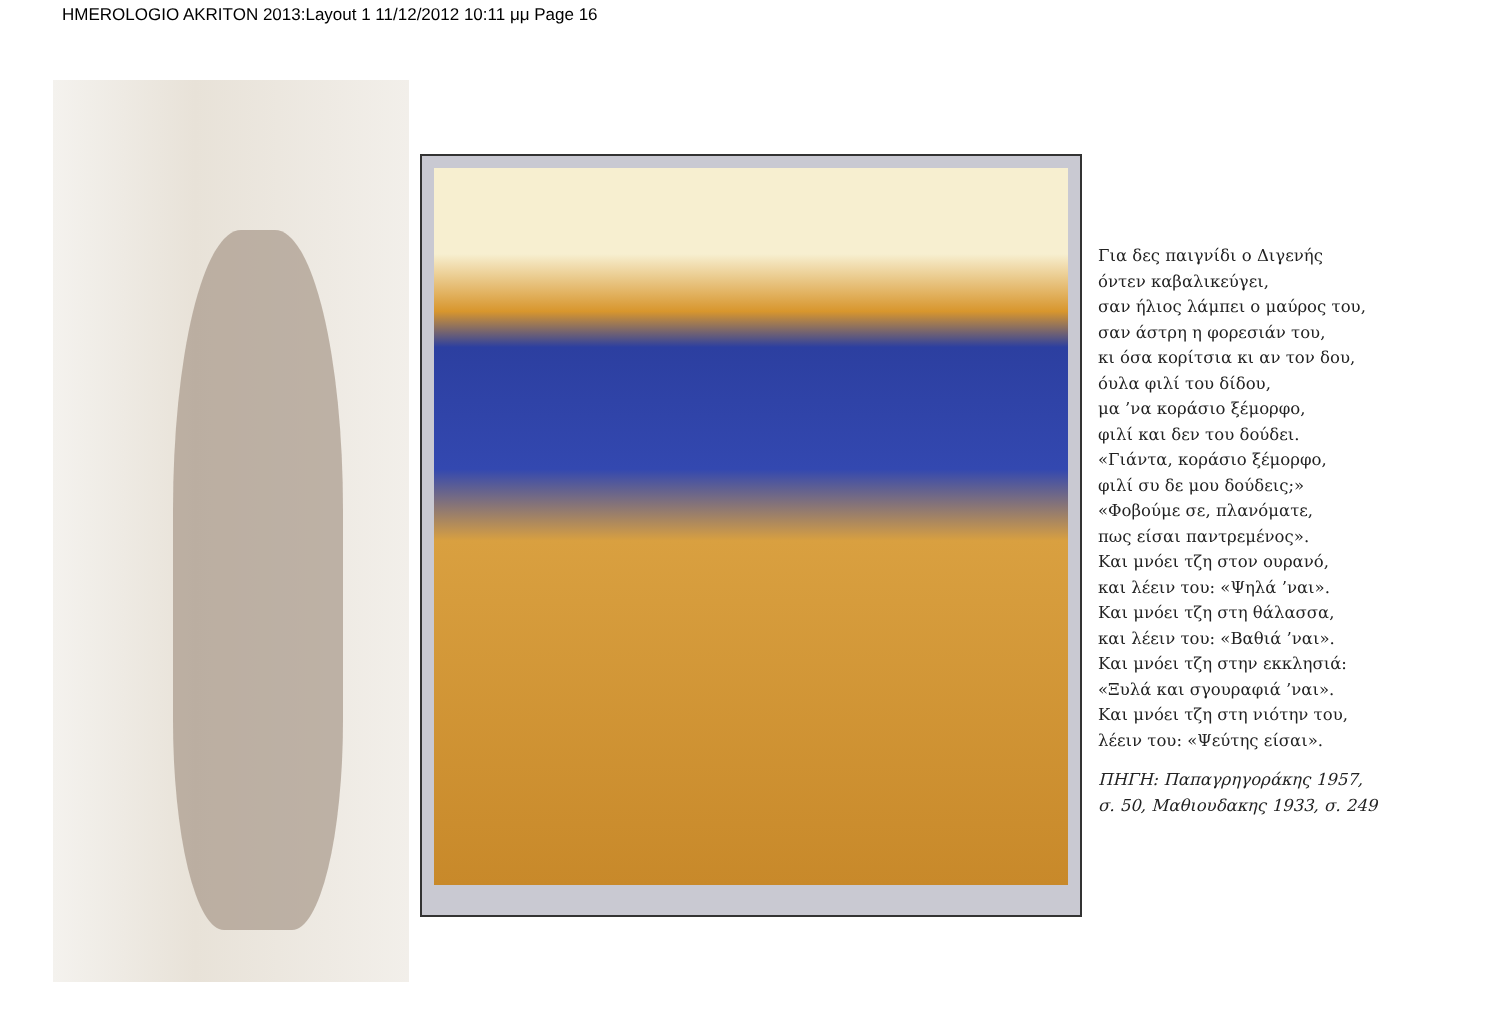HMEROLOGIO AKRITON 2013:Layout 1 11/12/2012 10:11 μμ Page 16
Για δες παιγνίδι ο Διγενής
όντεν καβαλικεύγει,
σαν ήλιος λάμπει ο μαύρος του,
σαν άστρη η φορεσιάν του,
κι όσα κορίτσια κι αν τον δου,
όυλα φιλί του δίδου,
μα ’να κοράσιο ξέμορφο,
φιλί και δεν του δούδει.
«Γιάντα, κοράσιο ξέμορφο,
φιλί συ δε μου δούδεις;»
«Φοβούμε σε, πλανόματε,
πως είσαι παντρεμένος».
Και μνόει τζη στον ουρανό,
και λέειν του: «Ψηλά ’ναι».
Και μνόει τζη στη θάλασσα,
και λέειν του: «Βαθιά ’ναι».
Και μνόει τζη στην εκκλησιά:
«Ξυλά και σγουραφιά ’ναι».
Και μνόει τζη στη νιότην του,
λέειν του: «Ψεύτης είσαι».
ΠΗΓΗ: Παπαγρηγοράκης 1957,
σ. 50, Μαθιουδακης 1933, σ. 249